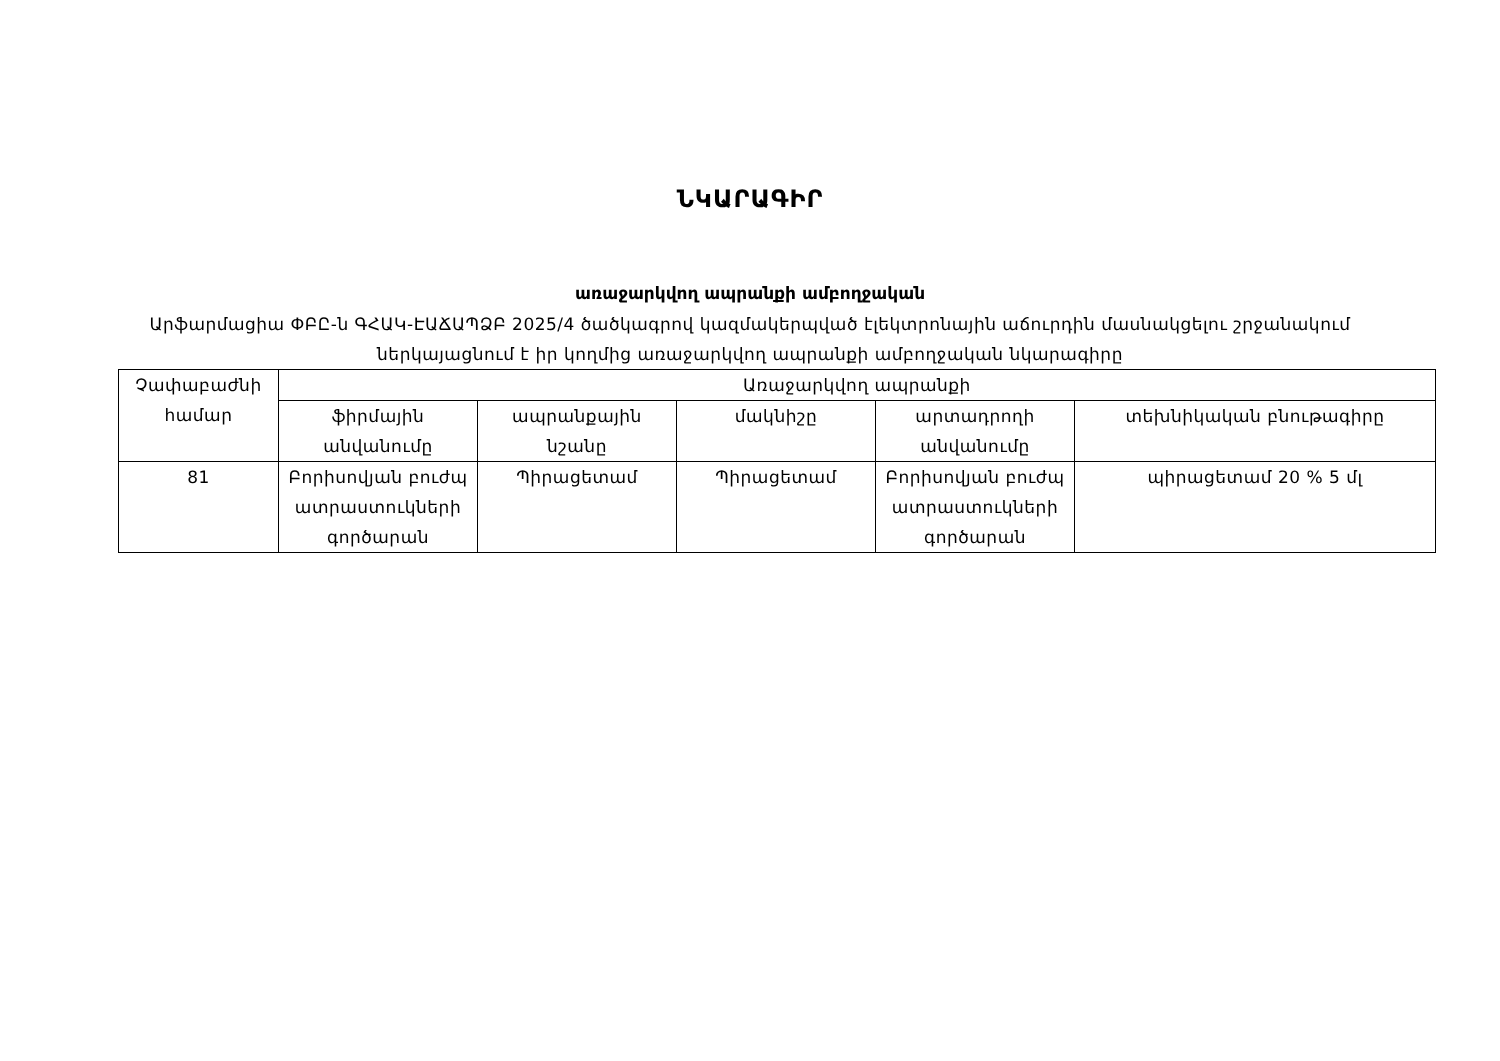ՆԿԱՐԱԳԻՐ
առաջարկվող ապրանքի ամբողջական
Արֆարմացիա ՓԲԸ-ն ԳՀԱԿ-ԷԱՃԱՊՁԲ 2025/4 ծածկագրով կազմակերպված էլեկտրոնային աճուրդին մասնակցելու շրջանակում ներկայացնում է իր կողմից առաջարկվող ապրանքի ամբողջական նկարագիրը
| Չափաբաժնի համար | Առաջարկվող ապրանքի | | | | |
| --- | --- | --- | --- | --- | --- |
| | ֆիրմային անվանումը | ապրանքային նշանը | մակնիշը | արտադրողի անվանումը | տեխնիկական բնութագիրը |
| 81 | Բորիսովյան բուժպ ատրաստուկների գործարան | Պիրացետամ | Պիրացետամ | Բորիսովյան բուժպ ատրաստուկների գործարան | պիրացետամ 20 % 5 մլ |